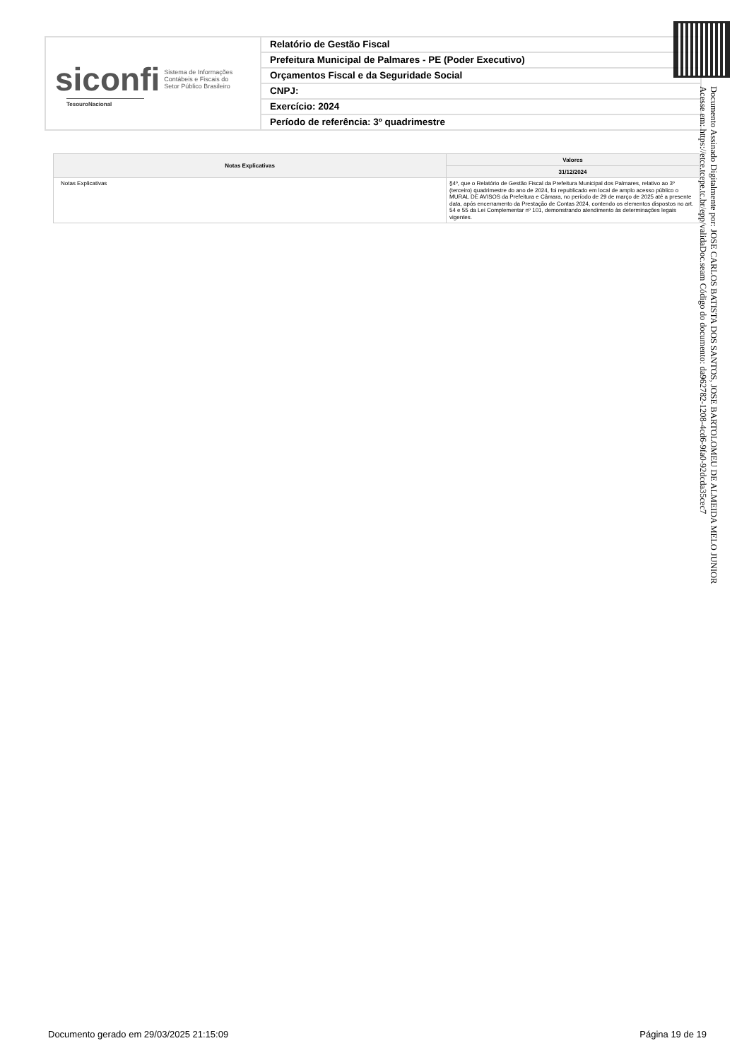siconfi Sistema de Informações
Contábeis e Fiscais do
Setor Público Brasileiro
TesouroNacional
Relatório de Gestão Fiscal
Prefeitura Municipal de Palmares - PE (Poder Executivo)
Orçamentos Fiscal e da Seguridade Social
CNPJ:
Exercício: 2024
Período de referência: 3º quadrimestre
| Notas Explicativas | Valores |
| --- | --- |
| | 31/12/2024 |
| Notas Explicativas | §4º, que o Relatório de Gestão Fiscal da Prefeitura Municipal dos Palmares, relativo ao 3º (terceiro) quadrimestre do ano de 2024, foi republicado em local de amplo acesso público o MURAL DE AVISOS da Prefeitura e Câmara, no período de 29 de março de 2025 até a presente data, após encerramento da Prestação de Contas 2024, contendo os elementos dispostos no art. 54 e 55 da Lei Complementar nº 101, demonstrando atendimento às determinações legais vigentes. |
Documento Assinado Digitalmente por: JOSE CARLOS BATISTA DOS SANTOS, JOSE BARTOLOMEU DE ALMEIDA MELO JUNIOR
Acesse em: https://etce.tcepe.tc.br/epp/validaDoc.seam Código do documento: da962782-1208-4cd6-9fa0-92dcda35cec7
Documento gerado em 29/03/2025 21:15:09 Página 19 de 19